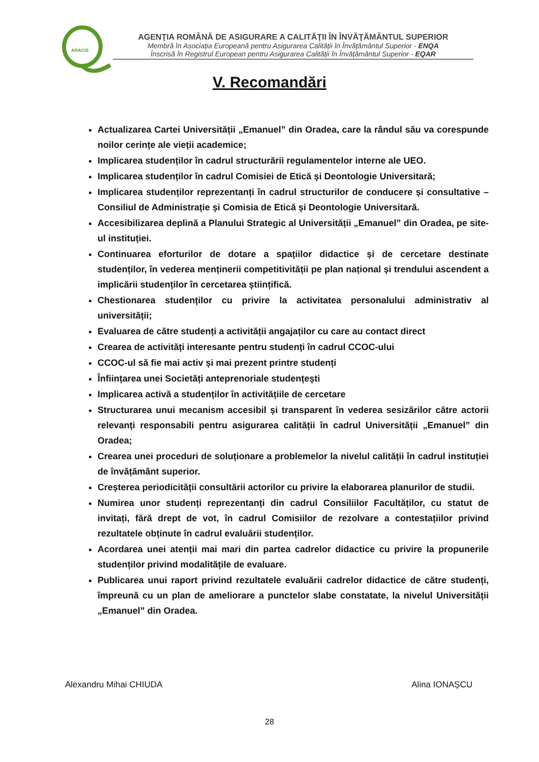ARACIS
AGENŢIA ROMÂNĂ DE ASIGURARE A CALITĂŢII ÎN ÎNVĂŢĂMÂNTUL SUPERIOR
Membră în Asociația Europeană pentru Asigurarea Calității în Învățământul Superior - ENQA
Înscrisă în Registrul European pentru Asigurarea Calității în Învățământul Superior - EQAR
V. Recomandări
Actualizarea Cartei Universității „Emanuel” din Oradea, care la rândul său va corespunde noilor cerințe ale vieții academice;
Implicarea studenților în cadrul structurării regulamentelor interne ale UEO.
Implicarea studenților în cadrul Comisiei de Etică și Deontologie Universitară;
Implicarea studenților reprezentanți în cadrul structurilor de conducere și consultative – Consiliul de Administrație și Comisia de Etică și Deontologie Universitară.
Accesibilizarea deplină a Planului Strategic al Universității „Emanuel” din Oradea, pe site-ul instituției.
Continuarea eforturilor de dotare a spațiilor didactice și de cercetare destinate studenților, în vederea menținerii competitivității pe plan național și trendului ascendent a implicării studenților în cercetarea științifică.
Chestionarea studenților cu privire la activitatea personalului administrativ al universității;
Evaluarea de către studenți a activității angajaților cu care au contact direct
Crearea de activități interesante pentru studenți în cadrul CCOC-ului
CCOC-ul să fie mai activ și mai prezent printre studenți
Înființarea unei Societăți anteprenoriale studențești
Implicarea activă a studenților în activitățiile de cercetare
Structurarea unui mecanism accesibil și transparent în vederea sesizărilor către actorii relevanți responsabili pentru asigurarea calității în cadrul Universității „Emanuel” din Oradea;
Crearea unei proceduri de soluționare a problemelor la nivelul calității în cadrul instituției de învățământ superior.
Creșterea periodicității consultării actorilor cu privire la elaborarea planurilor de studii.
Numirea unor studenți reprezentanți din cadrul Consiliilor Facultăților, cu statut de invitați, fără drept de vot, în cadrul Comisiilor de rezolvare a contestațiilor privind rezultatele obținute în cadrul evaluării studenților.
Acordarea unei atenții mai mari din partea cadrelor didactice cu privire la propunerile studenților privind modalitățile de evaluare.
Publicarea unui raport privind rezultatele evaluării cadrelor didactice de către studenți, împreună cu un plan de ameliorare a punctelor slabe constatate, la nivelul Universității „Emanuel” din Oradea.
Alexandru Mihai CHIUDA Alina IONAȘCU
28